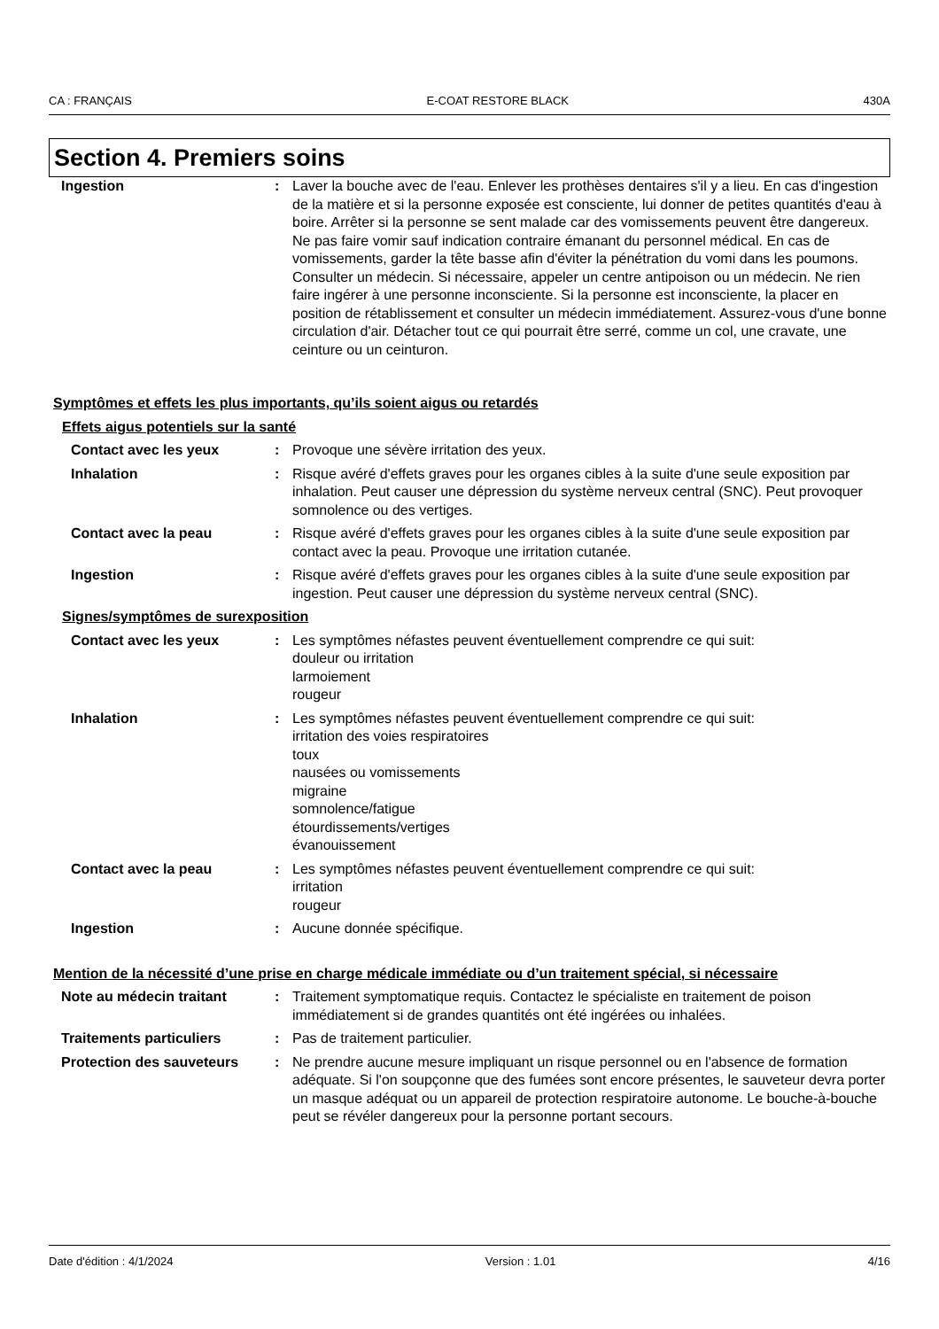CA : FRANÇAIS E-COAT RESTORE BLACK 430A
Section 4. Premiers soins
Ingestion : Laver la bouche avec de l'eau. Enlever les prothèses dentaires s'il y a lieu. En cas d'ingestion de la matière et si la personne exposée est consciente, lui donner de petites quantités d'eau à boire. Arrêter si la personne se sent malade car des vomissements peuvent être dangereux. Ne pas faire vomir sauf indication contraire émanant du personnel médical. En cas de vomissements, garder la tête basse afin d'éviter la pénétration du vomi dans les poumons. Consulter un médecin. Si nécessaire, appeler un centre antipoison ou un médecin. Ne rien faire ingérer à une personne inconsciente. Si la personne est inconsciente, la placer en position de rétablissement et consulter un médecin immédiatement. Assurez-vous d'une bonne circulation d'air. Détacher tout ce qui pourrait être serré, comme un col, une cravate, une ceinture ou un ceinturon.
Symptômes et effets les plus importants, qu’ils soient aigus ou retardés
Effets aigus potentiels sur la santé
Contact avec les yeux : Provoque une sévère irritation des yeux.
Inhalation : Risque avéré d'effets graves pour les organes cibles à la suite d'une seule exposition par inhalation. Peut causer une dépression du système nerveux central (SNC). Peut provoquer somnolence ou des vertiges.
Contact avec la peau : Risque avéré d'effets graves pour les organes cibles à la suite d'une seule exposition par contact avec la peau. Provoque une irritation cutanée.
Ingestion : Risque avéré d'effets graves pour les organes cibles à la suite d'une seule exposition par ingestion. Peut causer une dépression du système nerveux central (SNC).
Signes/symptômes de surexposition
Contact avec les yeux : Les symptômes néfastes peuvent éventuellement comprendre ce qui suit:
douleur ou irritation
larmoiement
rougeur
Inhalation : Les symptômes néfastes peuvent éventuellement comprendre ce qui suit:
irritation des voies respiratoires
toux
nausées ou vomissements
migraine
somnolence/fatigue
étourdissements/vertiges
évanouissement
Contact avec la peau : Les symptômes néfastes peuvent éventuellement comprendre ce qui suit:
irritation
rougeur
Ingestion : Aucune donnée spécifique.
Mention de la nécessité d’une prise en charge médicale immédiate ou d’un traitement spécial, si nécessaire
Note au médecin traitant : Traitement symptomatique requis. Contactez le spécialiste en traitement de poison immédiatement si de grandes quantités ont été ingérées ou inhalées.
Traitements particuliers : Pas de traitement particulier.
Protection des sauveteurs : Ne prendre aucune mesure impliquant un risque personnel ou en l'absence de formation adéquate. Si l'on soupçonne que des fumées sont encore présentes, le sauveteur devra porter un masque adéquat ou un appareil de protection respiratoire autonome. Le bouche-à-bouche peut se révéler dangereux pour la personne portant secours.
Date d'édition : 4/1/2024 Version : 1.01 4/16